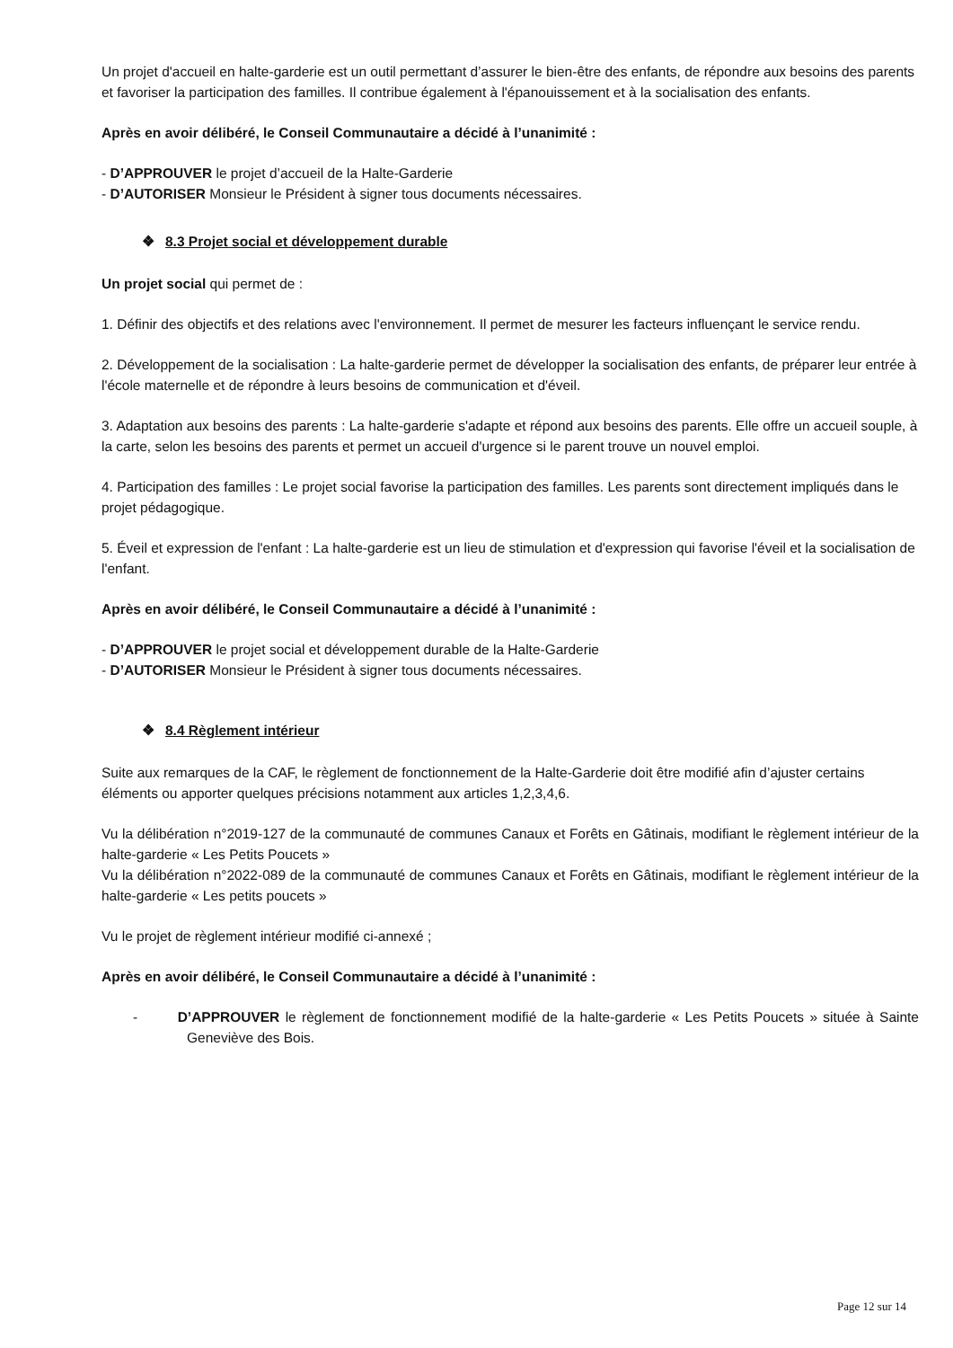Un projet d'accueil en halte-garderie est un outil permettant d’assurer le bien-être des enfants, de répondre aux besoins des parents et favoriser la participation des familles. Il contribue également à l'épanouissement et à la socialisation des enfants.
Après en avoir délibéré, le Conseil Communautaire a décidé à l’unanimité :
- D’APPROUVER le projet d’accueil de la Halte-Garderie
- D’AUTORISER Monsieur le Président à signer tous documents nécessaires.
❖ 8.3 Projet social et développement durable
Un projet social qui permet de :
1. Définir des objectifs et des relations avec l'environnement. Il permet de mesurer les facteurs influençant le service rendu.
2. Développement de la socialisation : La halte-garderie permet de développer la socialisation des enfants, de préparer leur entrée à l'école maternelle et de répondre à leurs besoins de communication et d'éveil.
3. Adaptation aux besoins des parents : La halte-garderie s'adapte et répond aux besoins des parents. Elle offre un accueil souple, à la carte, selon les besoins des parents et permet un accueil d'urgence si le parent trouve un nouvel emploi.
4. Participation des familles : Le projet social favorise la participation des familles. Les parents sont directement impliqués dans le projet pédagogique.
5. Éveil et expression de l'enfant : La halte-garderie est un lieu de stimulation et d'expression qui favorise l'éveil et la socialisation de l'enfant.
Après en avoir délibéré, le Conseil Communautaire a décidé à l’unanimité :
- D’APPROUVER le projet social et développement durable de la Halte-Garderie
- D’AUTORISER Monsieur le Président à signer tous documents nécessaires.
❖ 8.4 Règlement intérieur
Suite aux remarques de la CAF, le règlement de fonctionnement de la Halte-Garderie doit être modifié afin d’ajuster certains éléments ou apporter quelques précisions notamment aux articles 1,2,3,4,6.
Vu la délibération n°2019-127 de la communauté de communes Canaux et Forêts en Gâtinais, modifiant le règlement intérieur de la halte-garderie « Les Petits Poucets »
Vu la délibération n°2022-089 de la communauté de communes Canaux et Forêts en Gâtinais, modifiant le règlement intérieur de la halte-garderie « Les petits poucets »
Vu le projet de règlement intérieur modifié ci-annexé ;
Après en avoir délibéré, le Conseil Communautaire a décidé à l’unanimité :
- D’APPROUVER le règlement de fonctionnement modifié de la halte-garderie « Les Petits Poucets » située à Sainte Geneviève des Bois.
Page 12 sur 14